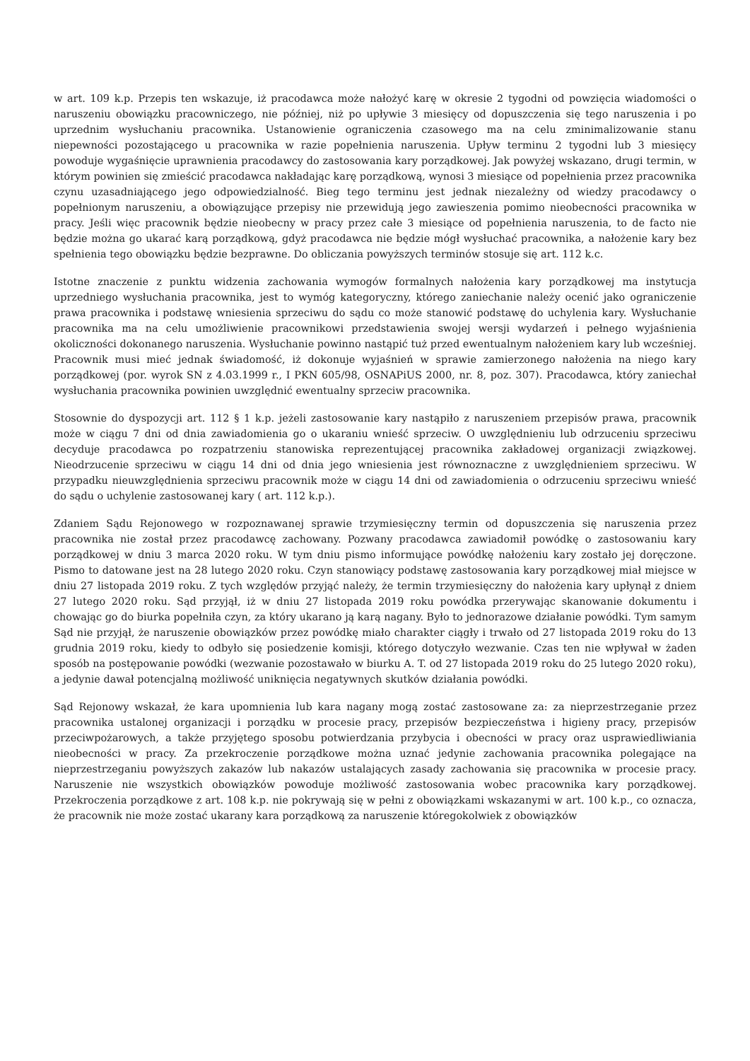w art. 109 k.p. Przepis ten wskazuje, iż pracodawca może nałożyć karę w okresie 2 tygodni od powzięcia wiadomości o naruszeniu obowiązku pracowniczego, nie później, niż po upływie 3 miesięcy od dopuszczenia się tego naruszenia i po uprzednim wysłuchaniu pracownika. Ustanowienie ograniczenia czasowego ma na celu zminimalizowanie stanu niepewności pozostającego u pracownika w razie popełnienia naruszenia. Upływ terminu 2 tygodni lub 3 miesięcy powoduje wygaśnięcie uprawnienia pracodawcy do zastosowania kary porządkowej. Jak powyżej wskazano, drugi termin, w którym powinien się zmieścić pracodawca nakładając karę porządkową, wynosi 3 miesiące od popełnienia przez pracownika czynu uzasadniającego jego odpowiedzialność. Bieg tego terminu jest jednak niezależny od wiedzy pracodawcy o popełnionym naruszeniu, a obowiązujące przepisy nie przewidują jego zawieszenia pomimo nieobecności pracownika w pracy. Jeśli więc pracownik będzie nieobecny w pracy przez całe 3 miesiące od popełnienia naruszenia, to de facto nie będzie można go ukarać karą porządkową, gdyż pracodawca nie będzie mógł wysłuchać pracownika, a nałożenie kary bez spełnienia tego obowiązku będzie bezprawne. Do obliczania powyższych terminów stosuje się art. 112 k.c.
Istotne znaczenie z punktu widzenia zachowania wymogów formalnych nałożenia kary porządkowej ma instytucja uprzedniego wysłuchania pracownika, jest to wymóg kategoryczny, którego zaniechanie należy ocenić jako ograniczenie prawa pracownika i podstawę wniesienia sprzeciwu do sądu co może stanowić podstawę do uchylenia kary. Wysłuchanie pracownika ma na celu umożliwienie pracownikowi przedstawienia swojej wersji wydarzeń i pełnego wyjaśnienia okoliczności dokonanego naruszenia. Wysłuchanie powinno nastąpić tuż przed ewentualnym nałożeniem kary lub wcześniej. Pracownik musi mieć jednak świadomość, iż dokonuje wyjaśnień w sprawie zamierzonego nałożenia na niego kary porządkowej (por. wyrok SN z 4.03.1999 r., I PKN 605/98, OSNAPiUS 2000, nr. 8, poz. 307). Pracodawca, który zaniechał wysłuchania pracownika powinien uwzględnić ewentualny sprzeciw pracownika.
Stosownie do dyspozycji art. 112 § 1 k.p. jeżeli zastosowanie kary nastąpiło z naruszeniem przepisów prawa, pracownik może w ciągu 7 dni od dnia zawiadomienia go o ukaraniu wnieść sprzeciw. O uwzględnieniu lub odrzuceniu sprzeciwu decyduje pracodawca po rozpatrzeniu stanowiska reprezentującej pracownika zakładowej organizacji związkowej. Nieodrzucenie sprzeciwu w ciągu 14 dni od dnia jego wniesienia jest równoznaczne z uwzględnieniem sprzeciwu. W przypadku nieuwzględnienia sprzeciwu pracownik może w ciągu 14 dni od zawiadomienia o odrzuceniu sprzeciwu wnieść do sądu o uchylenie zastosowanej kary ( art. 112 k.p.).
Zdaniem Sądu Rejonowego w rozpoznawanej sprawie trzymiesięczny termin od dopuszczenia się naruszenia przez pracownika nie został przez pracodawcę zachowany. Pozwany pracodawca zawiadomił powódkę o zastosowaniu kary porządkowej w dniu 3 marca 2020 roku. W tym dniu pismo informujące powódkę nałożeniu kary zostało jej doręczone. Pismo to datowane jest na 28 lutego 2020 roku. Czyn stanowiący podstawę zastosowania kary porządkowej miał miejsce w dniu 27 listopada 2019 roku. Z tych względów przyjąć należy, że termin trzymiesięczny do nałożenia kary upłynął z dniem 27 lutego 2020 roku. Sąd przyjął, iż w dniu 27 listopada 2019 roku powódka przerywając skanowanie dokumentu i chowając go do biurka popełniła czyn, za który ukarano ją karą nagany. Było to jednorazowe działanie powódki. Tym samym Sąd nie przyjął, że naruszenie obowiązków przez powódkę miało charakter ciągły i trwało od 27 listopada 2019 roku do 13 grudnia 2019 roku, kiedy to odbyło się posiedzenie komisji, którego dotyczyło wezwanie. Czas ten nie wpływał w żaden sposób na postępowanie powódki (wezwanie pozostawało w biurku A. T. od 27 listopada 2019 roku do 25 lutego 2020 roku), a jedynie dawał potencjalną możliwość uniknięcia negatywnych skutków działania powódki.
Sąd Rejonowy wskazał, że kara upomnienia lub kara nagany mogą zostać zastosowane za: za nieprzestrzeganie przez pracownika ustalonej organizacji i porządku w procesie pracy, przepisów bezpieczeństwa i higieny pracy, przepisów przeciwpożarowych, a także przyjętego sposobu potwierdzania przybycia i obecności w pracy oraz usprawiedliwiania nieobecności w pracy. Za przekroczenie porządkowe można uznać jedynie zachowania pracownika polegające na nieprzestrzeganiu powyższych zakazów lub nakazów ustalających zasady zachowania się pracownika w procesie pracy. Naruszenie nie wszystkich obowiązków powoduje możliwość zastosowania wobec pracownika kary porządkowej. Przekroczenia porządkowe z art. 108 k.p. nie pokrywają się w pełni z obowiązkami wskazanymi w art. 100 k.p., co oznacza, że pracownik nie może zostać ukarany kara porządkową za naruszenie któregokolwiek z obowiązków